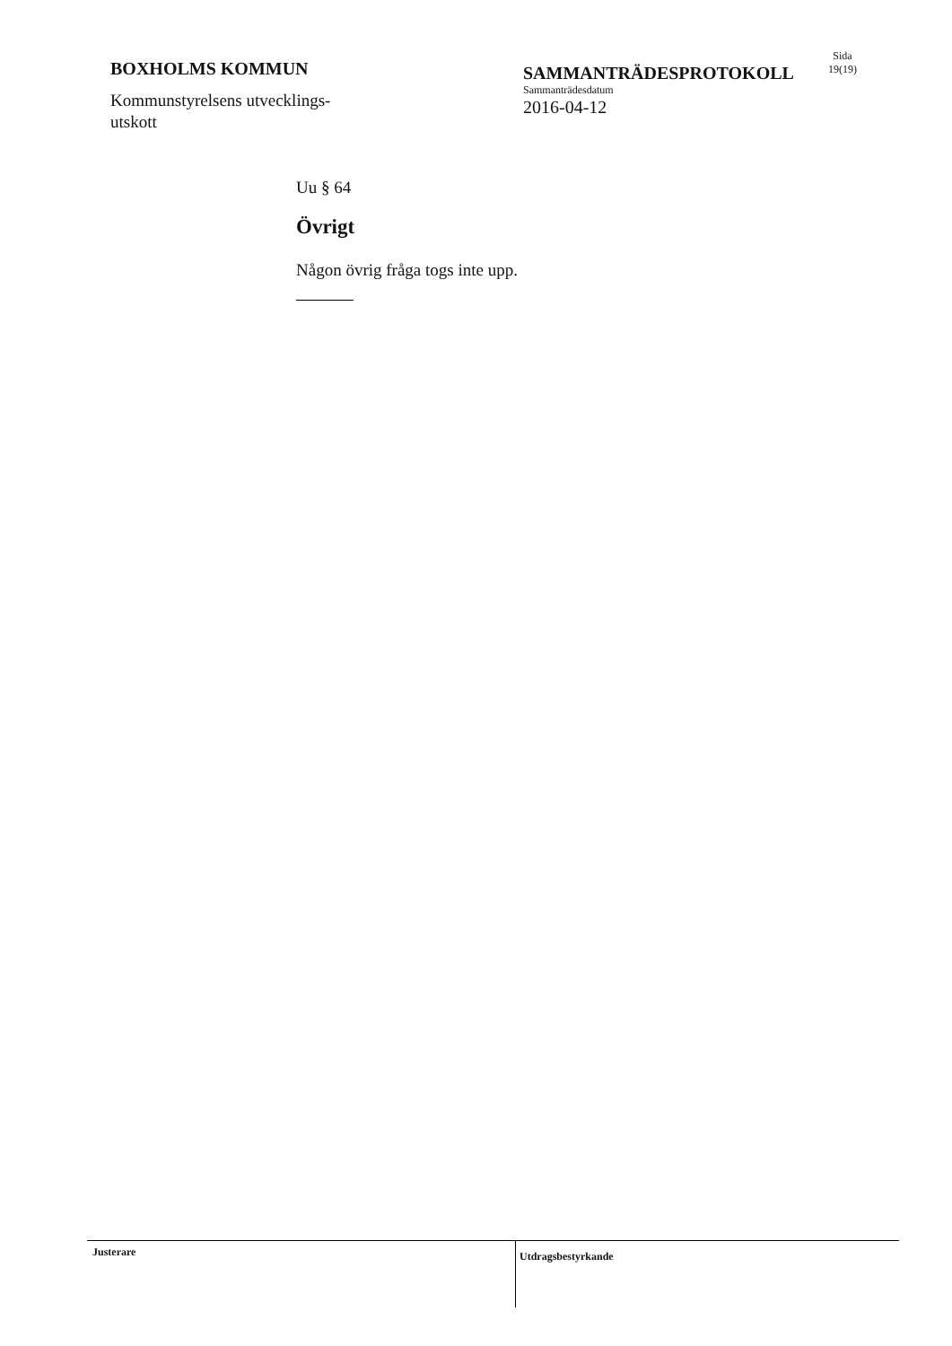BOXHOLMS KOMMUN
Kommunstyrelsens utvecklings-
utskott
SAMMANTRÄDESPROTOKOLL
Sammanträdesdatum
2016-04-12
Sida
19(19)
Uu § 64
Övrigt
Någon övrig fråga togs inte upp.
Justerare
Utdragsbestyrkande